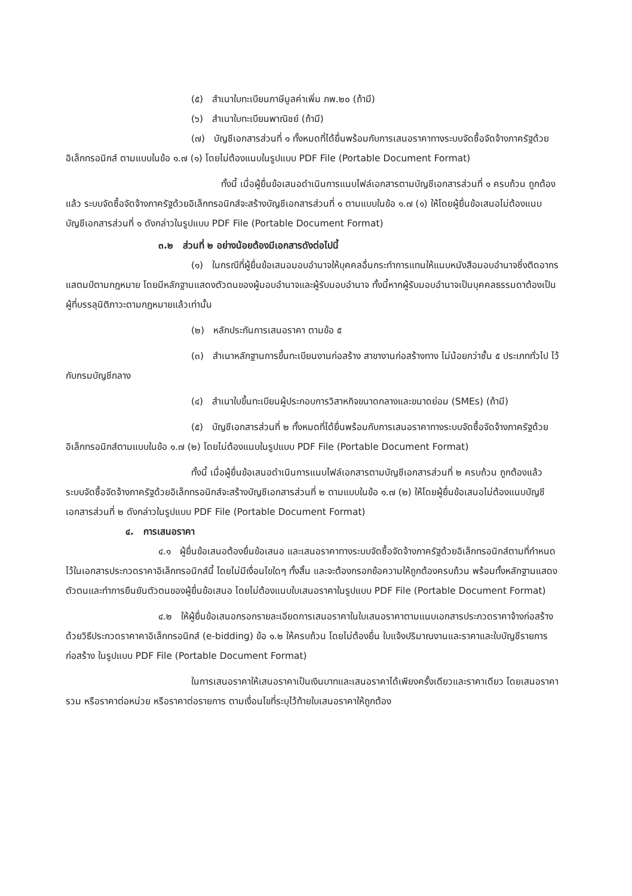(๕) สำเนาใบทะเบียนภาษีมูลค่าเพิ่ม ภพ.๒๐ (ถ้ามี)
(๖) สำเนาใบทะเบียนพาณิชย์ (ถ้ามี)
(๗) บัญชีเอกสารส่วนที่ ๑ ทั้งหมดที่ได้ยื่นพร้อมกับการเสนอราคาทางระบบจัดซื้อจัดจ้างภาครัฐด้วยอิเล็กทรอนิกส์ ตามแบบในข้อ ๑.๗ (๑) โดยไม่ต้องแนบในรูปแบบ PDF File (Portable Document Format)
ทั้งนี้ เมื่อผู้ยื่นข้อเสนอดำเนินการแนบไฟล์เอกสารตามบัญชีเอกสารส่วนที่ ๑ ครบถ้วน ถูกต้องแล้ว ระบบจัดซื้อจัดจ้างภาครัฐด้วยอิเล็กทรอนิกส์จะสร้างบัญชีเอกสารส่วนที่ ๑ ตามแบบในข้อ ๑.๗ (๑) ให้โดยผู้ยื่นข้อเสนอไม่ต้องแนบบัญชีเอกสารส่วนที่ ๑ ดังกล่าวในรูปแบบ PDF File (Portable Document Format)
๓.๒ ส่วนที่ ๒ อย่างน้อยต้องมีเอกสารดังต่อไปนี้
(๑) ในกรณีที่ผู้ยื่นข้อเสนอมอบอำนาจให้บุคคลอื่นกระทำการแทนให้แนบหนังสือมอบอำนาจซึ่งติดอากรแสตมป์ตามกฎหมาย โดยมีหลักฐานแสดงตัวตนของผู้มอบอำนาจและผู้รับมอบอำนาจ ทั้งนี้หากผู้รับมอบอำนาจเป็นบุคคลธรรมดาต้องเป็นผู้ที่บรรลุนิติภาวะตามกฎหมายแล้วเท่านั้น
(๒) หลักประกันการเสนอราคา ตามข้อ ๕
(๓) สำเนาหลักฐานการขึ้นทะเบียนงานก่อสร้าง สาขางานก่อสร้างทาง ไม่น้อยกว่าชั้น ๕ ประเภททั่วไป ไว้กับกรมบัญชีกลาง
(๔) สำเนาใบขึ้นทะเบียนผู้ประกอบการวิสาหกิจขนาดกลางและขนาดย่อม (SMEs) (ถ้ามี)
(๕) บัญชีเอกสารส่วนที่ ๒ ทั้งหมดที่ได้ยื่นพร้อมกับการเสนอราคาทางระบบจัดซื้อจัดจ้างภาครัฐด้วยอิเล็กทรอนิกส์ตามแบบในข้อ ๑.๗ (๒) โดยไม่ต้องแนบในรูปแบบ PDF File (Portable Document Format)
ทั้งนี้ เมื่อผู้ยื่นข้อเสนอดำเนินการแนบไฟล์เอกสารตามบัญชีเอกสารส่วนที่ ๒ ครบถ้วน ถูกต้องแล้ว ระบบจัดซื้อจัดจ้างภาครัฐด้วยอิเล็กทรอนิกส์จะสร้างบัญชีเอกสารส่วนที่ ๒ ตามแบบในข้อ ๑.๗ (๒) ให้โดยผู้ยื่นข้อเสนอไม่ต้องแนบบัญชีเอกสารส่วนที่ ๒ ดังกล่าวในรูปแบบ PDF File (Portable Document Format)
๔. การเสนอราคา
๔.๑ ผู้ยื่นข้อเสนอต้องยื่นข้อเสนอ และเสนอราคาทางระบบจัดซื้อจัดจ้างภาครัฐด้วยอิเล็กทรอนิกส์ตามที่กำหนดไว้ในเอกสารประกวดราคาอิเล็กทรอนิกส์นี้ โดยไม่มีเงื่อนไขใดๆ ทั้งสิ้น และจะต้องกรอกข้อความให้ถูกต้องครบถ้วน พร้อมทั้งหลักฐานแสดงตัวตนและทำการยืนยันตัวตนของผู้ยื่นข้อเสนอ โดยไม่ต้องแนบใบเสนอราคาในรูปแบบ PDF File (Portable Document Format)
๔.๒ ให้ผู้ยื่นข้อเสนอกรอกรายละเอียดการเสนอราคาในใบเสนอราคาตามแนบเอกสารประกวดราคาจ้างก่อสร้างด้วยวิธีประกวดราคาคาอิเล็กทรอนิกส์ (e-bidding) ข้อ ๑.๒ ให้ครบถ้วน โดยไม่ต้องยื่น ใบแจ้งปริมาณงานและราคาและใบบัญชีรายการก่อสร้าง ในรูปแบบ PDF File (Portable Document Format)
ในการเสนอราคาให้เสนอราคาเป็นเงินบาทและเสนอราคาได้เพียงครั้งเดียวและราคาเดียว โดยเสนอราคารวม หรือราคาต่อหน่วย หรือราคาต่อรายการ ตามเงื่อนไขที่ระบุไว้ท้ายใบเสนอราคาให้ถูกต้อง